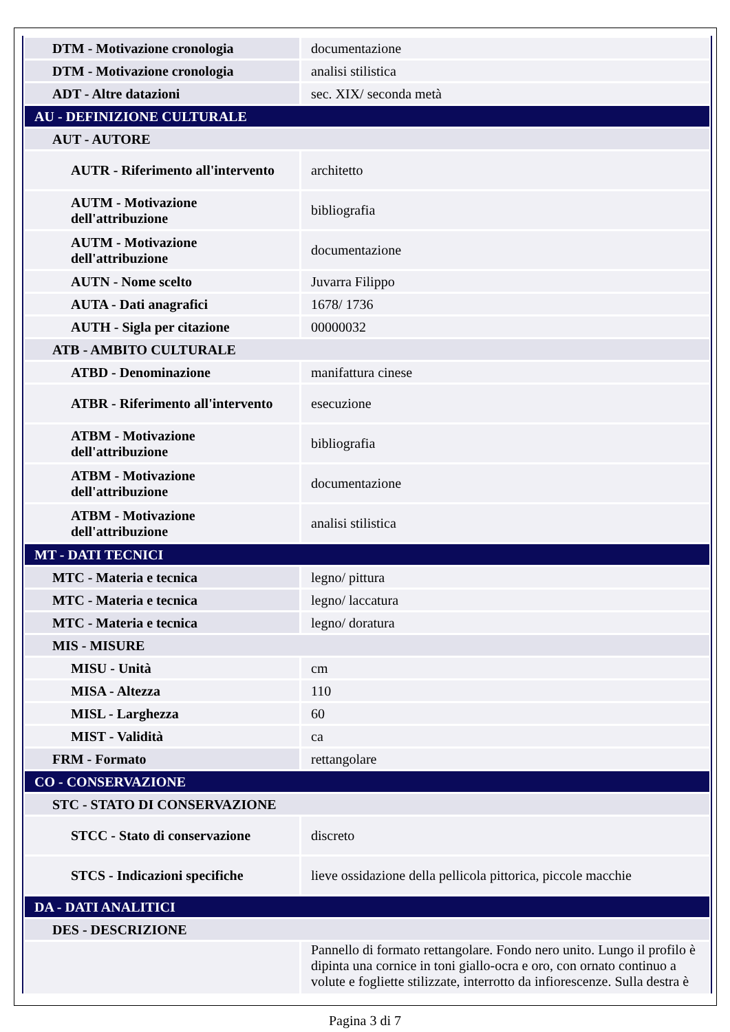| DTM - Motivazione cronologia | documentazione |
| DTM - Motivazione cronologia | analisi stilistica |
| ADT - Altre datazioni | sec. XIX/ seconda metà |
| AU - DEFINIZIONE CULTURALE | |
| AUT - AUTORE | |
| AUTR - Riferimento all'intervento | architetto |
| AUTM - Motivazione dell'attribuzione | bibliografia |
| AUTM - Motivazione dell'attribuzione | documentazione |
| AUTN - Nome scelto | Juvarra Filippo |
| AUTA - Dati anagrafici | 1678/ 1736 |
| AUTH - Sigla per citazione | 00000032 |
| ATB - AMBITO CULTURALE | |
| ATBD - Denominazione | manifattura cinese |
| ATBR - Riferimento all'intervento | esecuzione |
| ATBM - Motivazione dell'attribuzione | bibliografia |
| ATBM - Motivazione dell'attribuzione | documentazione |
| ATBM - Motivazione dell'attribuzione | analisi stilistica |
| MT - DATI TECNICI | |
| MTC - Materia e tecnica | legno/ pittura |
| MTC - Materia e tecnica | legno/ laccatura |
| MTC - Materia e tecnica | legno/ doratura |
| MIS - MISURE | |
| MISU - Unità | cm |
| MISA - Altezza | 110 |
| MISL - Larghezza | 60 |
| MIST - Validità | ca |
| FRM - Formato | rettangolare |
| CO - CONSERVAZIONE | |
| STC - STATO DI CONSERVAZIONE | |
| STCC - Stato di conservazione | discreto |
| STCS - Indicazioni specifiche | lieve ossidazione della pellicola pittorica, piccole macchie |
| DA - DATI ANALITICI | |
| DES - DESCRIZIONE | |
| | Pannello di formato rettangolare. Fondo nero unito. Lungo il profilo è dipinta una cornice in toni giallo-ocra e oro, con ornato continuo a volute e fogliette stilizzate, interrotto da infiorescenze. Sulla destra è |
Pagina 3 di 7